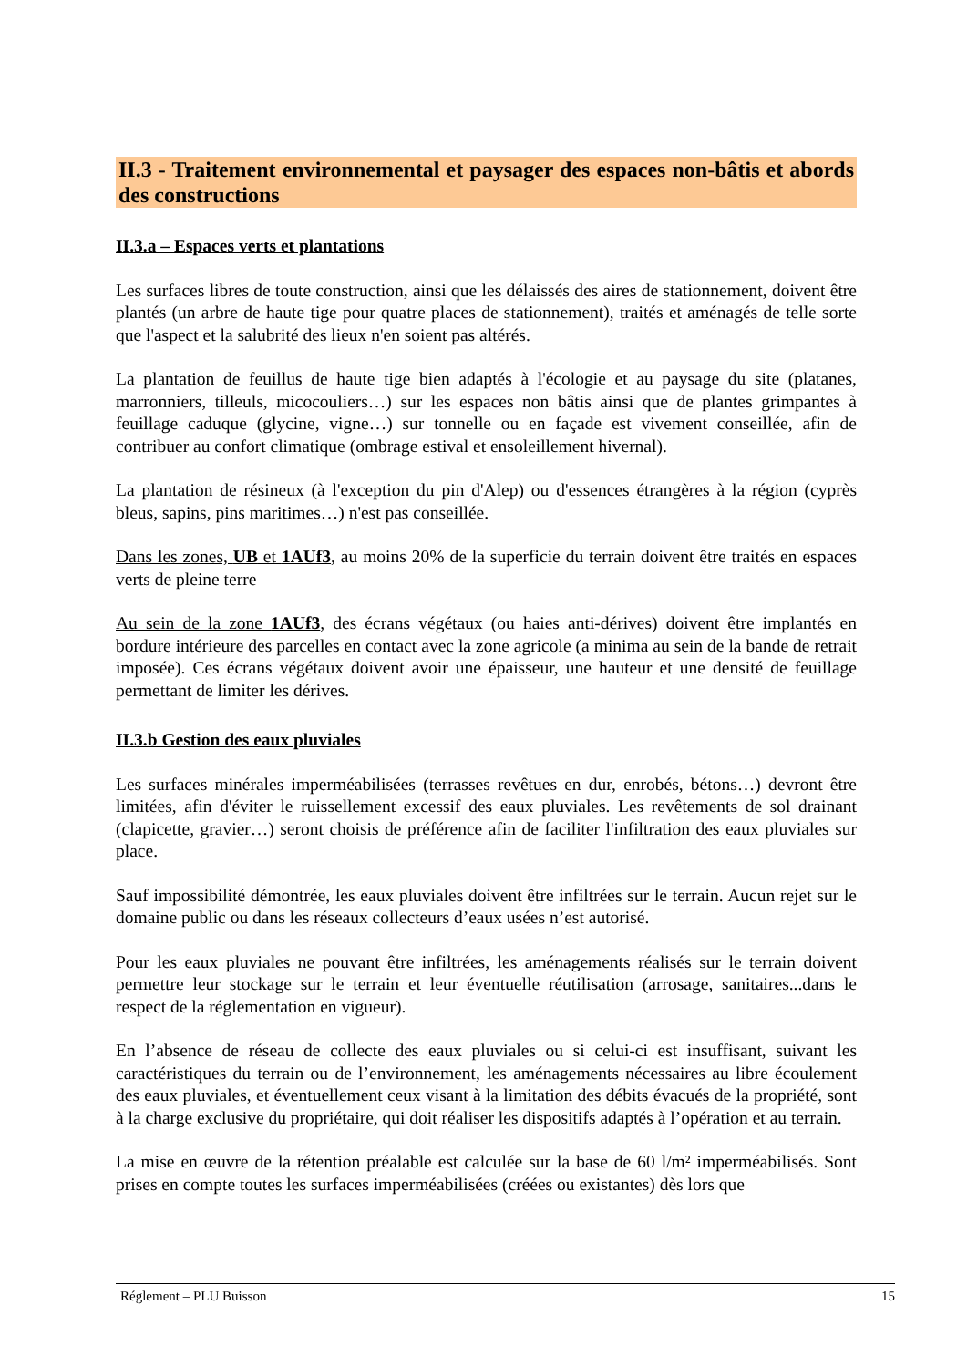II.3 - Traitement environnemental et paysager des espaces non-bâtis et abords des constructions
II.3.a – Espaces verts et plantations
Les surfaces libres de toute construction, ainsi que les délaissés des aires de stationnement, doivent être plantés (un arbre de haute tige pour quatre places de stationnement), traités et aménagés de telle sorte que l'aspect et la salubrité des lieux n'en soient pas altérés.
La plantation de feuillus de haute tige bien adaptés à l'écologie et au paysage du site (platanes, marronniers, tilleuls, micocouliers…) sur les espaces non bâtis ainsi que de plantes grimpantes à feuillage caduque (glycine, vigne…) sur tonnelle ou en façade est vivement conseillée, afin de contribuer au confort climatique (ombrage estival et ensoleillement hivernal).
La plantation de résineux (à l'exception du pin d'Alep) ou d'essences étrangères à la région (cyprès bleus, sapins, pins maritimes…) n'est pas conseillée.
Dans les zones, UB et 1AUf3, au moins 20% de la superficie du terrain doivent être traités en espaces verts de pleine terre
Au sein de la zone 1AUf3, des écrans végétaux (ou haies anti-dérives) doivent être implantés en bordure intérieure des parcelles en contact avec la zone agricole (a minima au sein de la bande de retrait imposée). Ces écrans végétaux doivent avoir une épaisseur, une hauteur et une densité de feuillage permettant de limiter les dérives.
II.3.b Gestion des eaux pluviales
Les surfaces minérales imperméabilisées (terrasses revêtues en dur, enrobés, bétons…) devront être limitées, afin d'éviter le ruissellement excessif des eaux pluviales. Les revêtements de sol drainant (clapicette, gravier…) seront choisis de préférence afin de faciliter l'infiltration des eaux pluviales sur place.
Sauf impossibilité démontrée, les eaux pluviales doivent être infiltrées sur le terrain. Aucun rejet sur le domaine public ou dans les réseaux collecteurs d’eaux usées n’est autorisé.
Pour les eaux pluviales ne pouvant être infiltrées, les aménagements réalisés sur le terrain doivent permettre leur stockage sur le terrain et leur éventuelle réutilisation (arrosage, sanitaires...dans le respect de la réglementation en vigueur).
En l’absence de réseau de collecte des eaux pluviales ou si celui-ci est insuffisant, suivant les caractéristiques du terrain ou de l’environnement, les aménagements nécessaires au libre écoulement des eaux pluviales, et éventuellement ceux visant à la limitation des débits évacués de la propriété, sont à la charge exclusive du propriétaire, qui doit réaliser les dispositifs adaptés à l’opération et au terrain.
La mise en œuvre de la rétention préalable est calculée sur la base de 60 l/m² imperméabilisés. Sont prises en compte toutes les surfaces imperméabilisées (créées ou existantes) dès lors que
Réglement – PLU Buisson 15